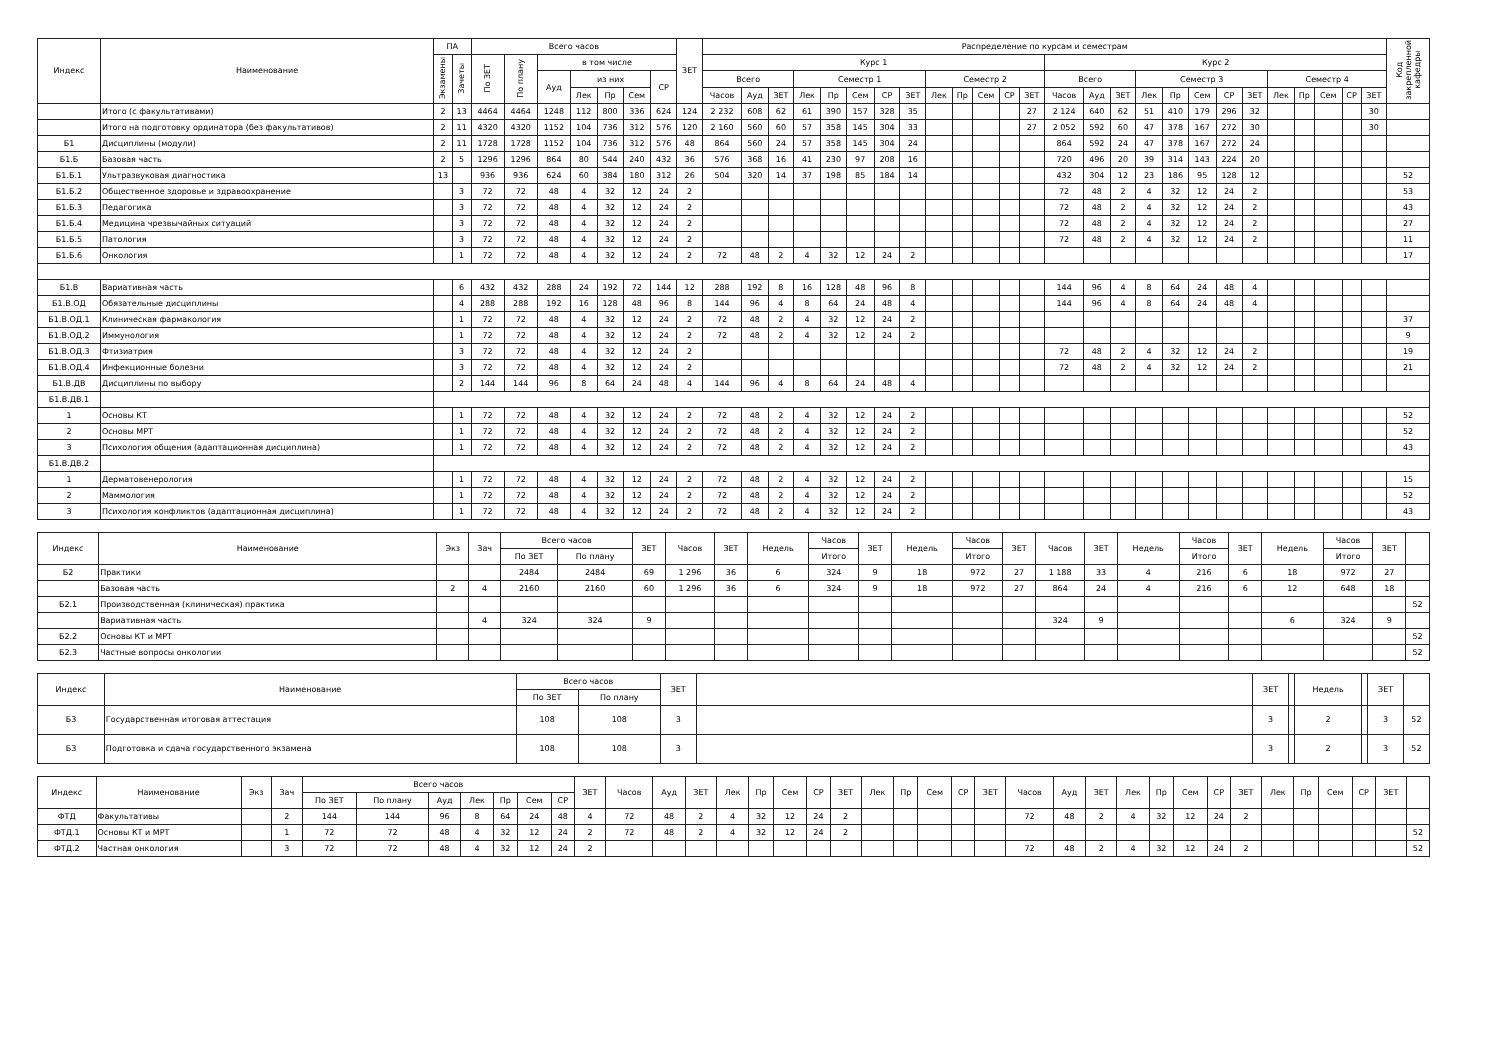| Индекс | Наименование | ПА | | Всего часов | | | | | | | ЗЕТ | Распределение по курсам и семестрам | | | | | | | | | | | | | | | | | | | | | | | | | | Код закрепленной кафедры |
| --- | --- | --- | --- | --- | --- | --- | --- | --- | --- | --- | --- | --- | --- | --- | --- | --- | --- | --- | --- | --- | --- | --- | --- | --- | --- | --- | --- | --- | --- | --- | --- | --- | --- | --- | --- | --- | --- | --- |
| | | Экзамены | Зачеты | По ЗЕТ | По плану | в том числе | | | | | | Курс 1 | | | | | | | | | | | | | Курс 2 | | | | | | | | | | | | | |
| | | | | | | Ауд | из них | | | СР | | Всего | | | Семестр 1 | | | | | Семестр 2 | | | | | Всего | | | Семестр 3 | | | | | Семестр 4 | | | | | |
| | | | | | | | Лек | Пр | Сем | | | Часов | Ауд | ЗЕТ | Лек | Пр | Сем | СР | ЗЕТ | Лек | Пр | Сем | СР | ЗЕТ | Часов | Ауд | ЗЕТ | Лек | Пр | Сем | СР | ЗЕТ | Лек | Пр | Сем | СР | ЗЕТ | |
| | Итого (с факультативами) | 2 | 13 | 4464 | 4464 | 1248 | 112 | 800 | 336 | 624 | 124 | 2 232 | 608 | 62 | 61 | 390 | 157 | 328 | 35 | | | | | 27 | 2 124 | 640 | 62 | 51 | 410 | 179 | 296 | 32 | | | | | 30 | |
| | Итого на подготовку ординатора (без факультативов) | 2 | 11 | 4320 | 4320 | 1152 | 104 | 736 | 312 | 576 | 120 | 2 160 | 560 | 60 | 57 | 358 | 145 | 304 | 33 | | | | | 27 | 2 052 | 592 | 60 | 47 | 378 | 167 | 272 | 30 | | | | | 30 | |
| Б1 | Дисциплины (модули) | 2 | 11 | 1728 | 1728 | 1152 | 104 | 736 | 312 | 576 | 48 | 864 | 560 | 24 | 57 | 358 | 145 | 304 | 24 | | | | | | 864 | 592 | 24 | 47 | 378 | 167 | 272 | 24 | | | | | | |
| Б1.Б | Базовая часть | 2 | 5 | 1296 | 1296 | 864 | 80 | 544 | 240 | 432 | 36 | 576 | 368 | 16 | 41 | 230 | 97 | 208 | 16 | | | | | | 720 | 496 | 20 | 39 | 314 | 143 | 224 | 20 | | | | | | |
| Б1.Б.1 | Ультразвуковая диагностика | 13 | | 936 | 936 | 624 | 60 | 384 | 180 | 312 | 26 | 504 | 320 | 14 | 37 | 198 | 85 | 184 | 14 | | | | | | 432 | 304 | 12 | 23 | 186 | 95 | 128 | 12 | | | | | | 52 |
| Б1.Б.2 | Общественное здоровье и здравоохранение | | 3 | 72 | 72 | 48 | 4 | 32 | 12 | 24 | 2 | | | | | | | | | | | | | | 72 | 48 | 2 | 4 | 32 | 12 | 24 | 2 | | | | | | 53 |
| Б1.Б.3 | Педагогика | | 3 | 72 | 72 | 48 | 4 | 32 | 12 | 24 | 2 | | | | | | | | | | | | | | 72 | 48 | 2 | 4 | 32 | 12 | 24 | 2 | | | | | | 43 |
| Б1.Б.4 | Медицина чрезвычайных ситуаций | | 3 | 72 | 72 | 48 | 4 | 32 | 12 | 24 | 2 | | | | | | | | | | | | | | 72 | 48 | 2 | 4 | 32 | 12 | 24 | 2 | | | | | | 27 |
| Б1.Б.5 | Патология | | 3 | 72 | 72 | 48 | 4 | 32 | 12 | 24 | 2 | | | | | | | | | | | | | | 72 | 48 | 2 | 4 | 32 | 12 | 24 | 2 | | | | | | 11 |
| Б1.Б.6 | Онкология | | 1 | 72 | 72 | 48 | 4 | 32 | 12 | 24 | 2 | 72 | 48 | 2 | 4 | 32 | 12 | 24 | 2 | | | | | | | | | | | | | | | | | | | 17 |
| Б1.В | Вариативная часть | | 6 | 432 | 432 | 288 | 24 | 192 | 72 | 144 | 12 | 288 | 192 | 8 | 16 | 128 | 48 | 96 | 8 | | | | | | 144 | 96 | 4 | 8 | 64 | 24 | 48 | 4 | | | | | | |
| Б1.В.ОД | Обязательные дисциплины | | 4 | 288 | 288 | 192 | 16 | 128 | 48 | 96 | 8 | 144 | 96 | 4 | 8 | 64 | 24 | 48 | 4 | | | | | | 144 | 96 | 4 | 8 | 64 | 24 | 48 | 4 | | | | | | |
| Б1.В.ОД.1 | Клиническая фармакология | | 1 | 72 | 72 | 48 | 4 | 32 | 12 | 24 | 2 | 72 | 48 | 2 | 4 | 32 | 12 | 24 | 2 | | | | | | | | | | | | | | | | | | | 37 |
| Б1.В.ОД.2 | Иммунология | | 1 | 72 | 72 | 48 | 4 | 32 | 12 | 24 | 2 | 72 | 48 | 2 | 4 | 32 | 12 | 24 | 2 | | | | | | | | | | | | | | | | | | | 9 |
| Б1.В.ОД.3 | Фтизиатрия | | 3 | 72 | 72 | 48 | 4 | 32 | 12 | 24 | 2 | | | | | | | | | | | | | | 72 | 48 | 2 | 4 | 32 | 12 | 24 | 2 | | | | | | 19 |
| Б1.В.ОД.4 | Инфекционные болезни | | 3 | 72 | 72 | 48 | 4 | 32 | 12 | 24 | 2 | | | | | | | | | | | | | | 72 | 48 | 2 | 4 | 32 | 12 | 24 | 2 | | | | | | 21 |
| Б1.В.ДВ | Дисциплины по выбору | | 2 | 144 | 144 | 96 | 8 | 64 | 24 | 48 | 4 | 144 | 96 | 4 | 8 | 64 | 24 | 48 | 4 | | | | | | | | | | | | | | | | | | | |
| Б1.В.ДВ.1 | | | | | | | | | | | | | | | | | | | | | | | | | | | | | | | | | | | | | | |
| 1 | Основы КТ | | 1 | 72 | 72 | 48 | 4 | 32 | 12 | 24 | 2 | 72 | 48 | 2 | 4 | 32 | 12 | 24 | 2 | | | | | | | | | | | | | | | | | | | 52 |
| 2 | Основы МРТ | | 1 | 72 | 72 | 48 | 4 | 32 | 12 | 24 | 2 | 72 | 48 | 2 | 4 | 32 | 12 | 24 | 2 | | | | | | | | | | | | | | | | | | | 52 |
| 3 | Психология общения (адаптационная дисциплина) | | 1 | 72 | 72 | 48 | 4 | 32 | 12 | 24 | 2 | 72 | 48 | 2 | 4 | 32 | 12 | 24 | 2 | | | | | | | | | | | | | | | | | | | 43 |
| Б1.В.ДВ.2 | | | | | | | | | | | | | | | | | | | | | | | | | | | | | | | | | | | | | | |
| 1 | Дерматовенерология | | 1 | 72 | 72 | 48 | 4 | 32 | 12 | 24 | 2 | 72 | 48 | 2 | 4 | 32 | 12 | 24 | 2 | | | | | | | | | | | | | | | | | | | 15 |
| 2 | Маммология | | 1 | 72 | 72 | 48 | 4 | 32 | 12 | 24 | 2 | 72 | 48 | 2 | 4 | 32 | 12 | 24 | 2 | | | | | | | | | | | | | | | | | | | 52 |
| 3 | Психология конфликтов (адаптационная дисциплина) | | 1 | 72 | 72 | 48 | 4 | 32 | 12 | 24 | 2 | 72 | 48 | 2 | 4 | 32 | 12 | 24 | 2 | | | | | | | | | | | | | | | | | | | 43 |
| Индекс | Наименование | Экз | Зач | Всего часов | | ЗЕТ | Часов | ЗЕТ | Недель | Часов | ЗЕТ | Недель | Часов | ЗЕТ | Часов | ЗЕТ | Недель | Часов | ЗЕТ | Недель | Часов | ЗЕТ | |
| --- | --- | --- | --- | --- | --- | --- | --- | --- | --- | --- | --- | --- | --- | --- | --- | --- | --- | --- | --- | --- | --- | --- | --- |
| | | | | По ЗЕТ | По плану | | | | | Итого | | | Итого | | | | | Итого | | | Итого | | |
| Б2 | Практики | | | 2484 | 2484 | 69 | 1 296 | 36 | 6 | 324 | 9 | 18 | 972 | 27 | 1 188 | 33 | 4 | 216 | 6 | 18 | 972 | 27 | |
| | Базовая часть | 2 | 4 | 2160 | 2160 | 60 | 1 296 | 36 | 6 | 324 | 9 | 18 | 972 | 27 | 864 | 24 | 4 | 216 | 6 | 12 | 648 | 18 | |
| Б2.1 | Производственная (клиническая) практика | | | | | | | | | | | | | | | | | | | | | | 52 |
| | Вариативная часть | | 4 | 324 | 324 | 9 | | | | | | | | | 324 | 9 | | | | 6 | 324 | 9 | |
| Б2.2 | Основы КТ и МРТ | | | | | | | | | | | | | | | | | | | | | | 52 |
| Б2.3 | Частные вопросы онкологии | | | | | | | | | | | | | | | | | | | | | | 52 |
| Индекс | Наименование | Всего часов | | ЗЕТ | | ЗЕТ | | Недель | | ЗЕТ | |
| --- | --- | --- | --- | --- | --- | --- | --- | --- | --- | --- | --- |
| | | По ЗЕТ | По плану | | | | | | | | |
| Б3 | Государственная итоговая аттестация | 108 | 108 | 3 | | 3 | | 2 | | 3 | 52 |
| Б3 | Подготовка и сдача государственного экзамена | 108 | 108 | 3 | | 3 | | 2 | | 3 | 52 |
| Индекс | Наименование | Экз | Зач | Всего часов | | | | | | | ЗЕТ | Часов | Ауд | ЗЕТ | Лек | Пр | Сем | СР | ЗЕТ | Лек | Пр | Сем | СР | ЗЕТ | Часов | Ауд | ЗЕТ | Лек | Пр | Сем | СР | ЗЕТ | Лек | Пр | Сем | СР | ЗЕТ | |
| --- | --- | --- | --- | --- | --- | --- | --- | --- | --- | --- | --- | --- | --- | --- | --- | --- | --- | --- | --- | --- | --- | --- | --- | --- | --- | --- | --- | --- | --- | --- | --- | --- | --- | --- | --- | --- | --- | --- |
| | | | | По ЗЕТ | По плану | Ауд | Лек | Пр | Сем | СР | | | | | | | | | | | | | | | | | | | | | | | | | | | | |
| ФТД | Факультативы | | 2 | 144 | 144 | 96 | 8 | 64 | 24 | 48 | 4 | 72 | 48 | 2 | 4 | 32 | 12 | 24 | 2 | | | | | | 72 | 48 | 2 | 4 | 32 | 12 | 24 | 2 | | | | | | |
| ФТД.1 | Основы КТ и МРТ | | 1 | 72 | 72 | 48 | 4 | 32 | 12 | 24 | 2 | 72 | 48 | 2 | 4 | 32 | 12 | 24 | 2 | | | | | | | | | | | | | | | | | | | 52 |
| ФТД.2 | Частная онкология | | 3 | 72 | 72 | 48 | 4 | 32 | 12 | 24 | 2 | | | | | | | | | | | | | | 72 | 48 | 2 | 4 | 32 | 12 | 24 | 2 | | | | | | 52 |